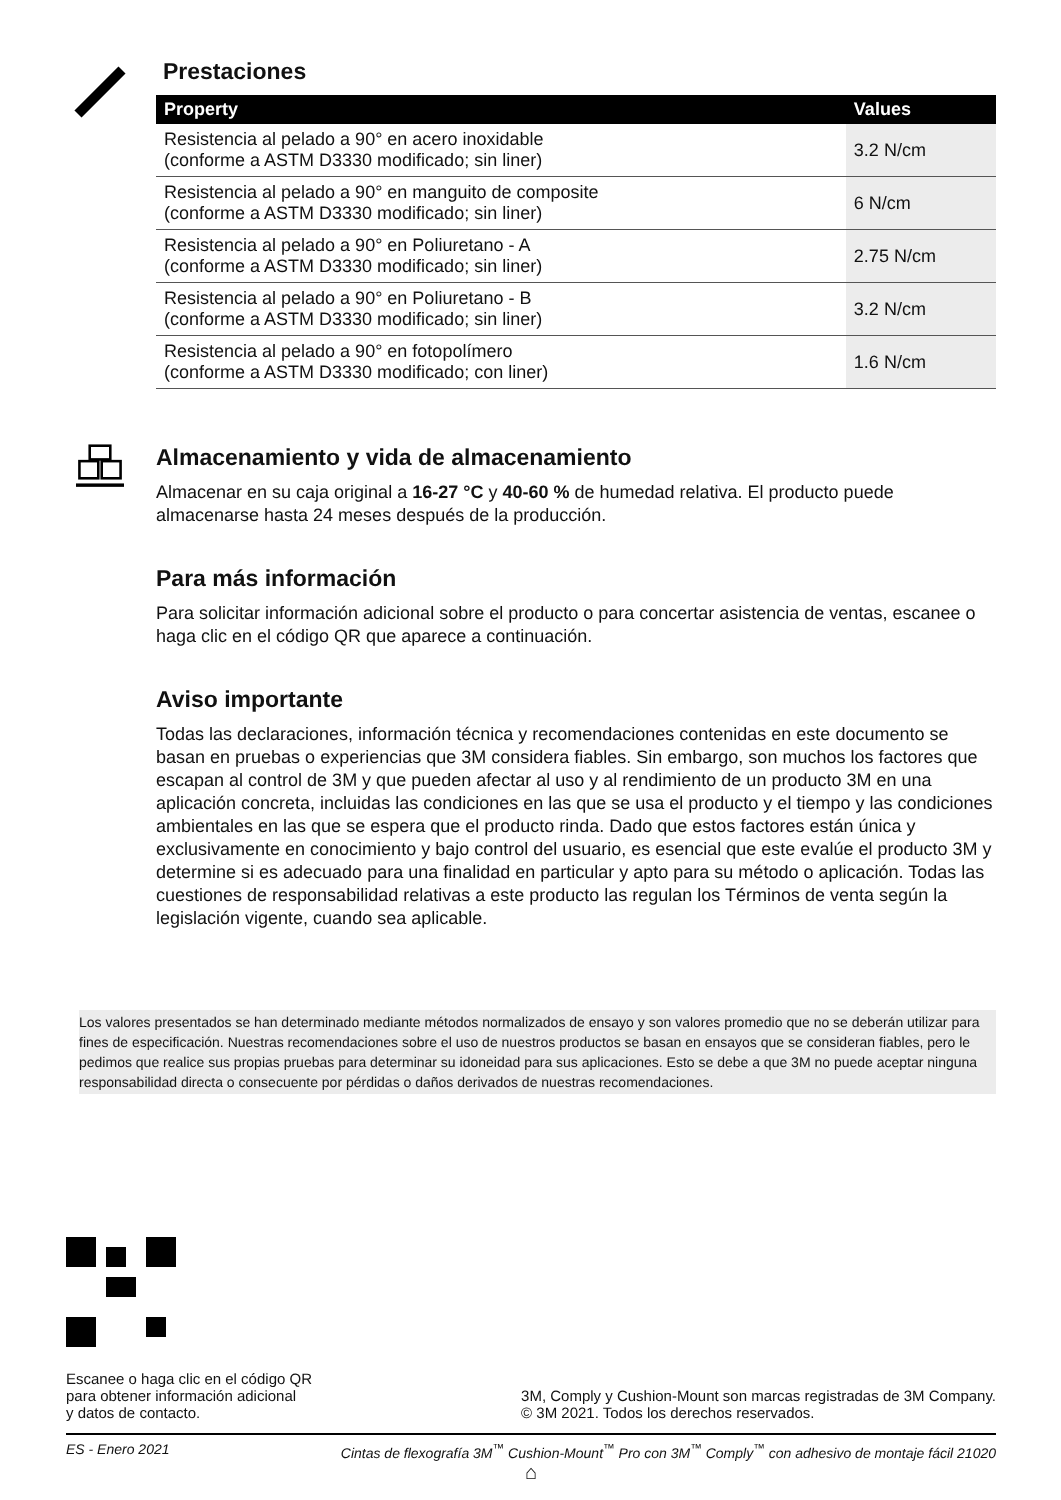Prestaciones
| Property | Values |
| --- | --- |
| Resistencia al pelado a 90° en acero inoxidable (conforme a ASTM D3330 modificado; sin liner) | 3.2 N/cm |
| Resistencia al pelado a 90° en manguito de composite (conforme a ASTM D3330 modificado; sin liner) | 6 N/cm |
| Resistencia al pelado a 90° en Poliuretano - A (conforme a ASTM D3330 modificado; sin liner) | 2.75 N/cm |
| Resistencia al pelado a 90° en Poliuretano - B (conforme a ASTM D3330 modificado; sin liner) | 3.2 N/cm |
| Resistencia al pelado a 90° en fotopolímero (conforme a ASTM D3330 modificado; con liner) | 1.6 N/cm |
Almacenamiento y vida de almacenamiento
Almacenar en su caja original a 16-27 °C y 40-60 % de humedad relativa. El producto puede almacenarse hasta 24 meses después de la producción.
Para más información
Para solicitar información adicional sobre el producto o para concertar asistencia de ventas, escanee o haga clic en el código QR que aparece a continuación.
Aviso importante
Todas las declaraciones, información técnica y recomendaciones contenidas en este documento se basan en pruebas o experiencias que 3M considera fiables. Sin embargo, son muchos los factores que escapan al control de 3M y que pueden afectar al uso y al rendimiento de un producto 3M en una aplicación concreta, incluidas las condiciones en las que se usa el producto y el tiempo y las condiciones ambientales en las que se espera que el producto rinda. Dado que estos factores están única y exclusivamente en conocimiento y bajo control del usuario, es esencial que este evalúe el producto 3M y determine si es adecuado para una finalidad en particular y apto para su método o aplicación. Todas las cuestiones de responsabilidad relativas a este producto las regulan los Términos de venta según la legislación vigente, cuando sea aplicable.
Los valores presentados se han determinado mediante métodos normalizados de ensayo y son valores promedio que no se deberán utilizar para fines de especificación. Nuestras recomendaciones sobre el uso de nuestros productos se basan en ensayos que se consideran fiables, pero le pedimos que realice sus propias pruebas para determinar su idoneidad para sus aplicaciones. Esto se debe a que 3M no puede aceptar ninguna responsabilidad directa o consecuente por pérdidas o daños derivados de nuestras recomendaciones.
Escanee o haga clic en el código QR
para obtener información adicional
y datos de contacto.
3M, Comply y Cushion-Mount son marcas registradas de 3M Company.
© 3M 2021. Todos los derechos reservados.
ES - Enero 2021 Cintas de flexografía 3M<sup>™</sup> Cushion-Mount<sup>™</sup> Pro con 3M<sup>™</sup> Comply<sup>™</sup> con adhesivo de montaje fácil 21020
⌂